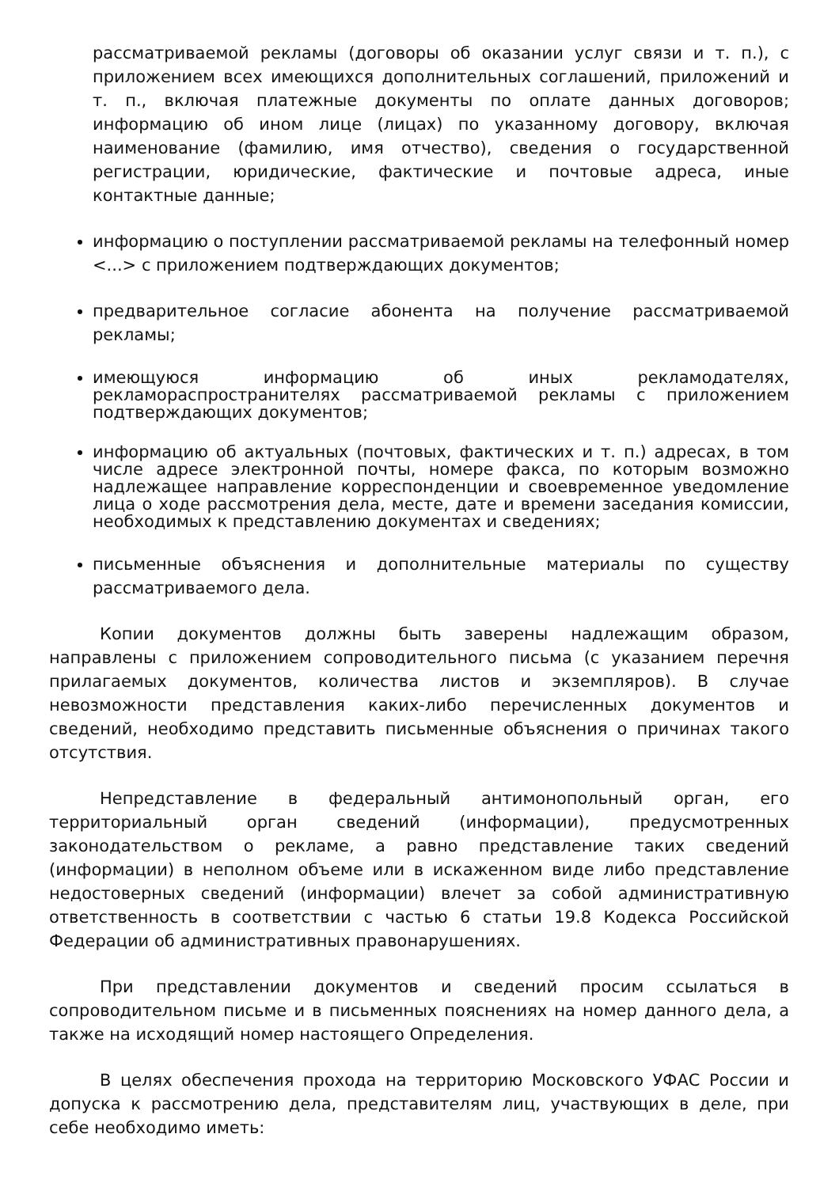рассматриваемой рекламы (договоры об оказании услуг связи и т. п.), с приложением всех имеющихся дополнительных соглашений, приложений и т. п., включая платежные документы по оплате данных договоров; информацию об ином лице (лицах) по указанному договору, включая наименование (фамилию, имя отчество), сведения о государственной регистрации, юридические, фактические и почтовые адреса, иные контактные данные;
информацию о поступлении рассматриваемой рекламы на телефонный номер <...> с приложением подтверждающих документов;
предварительное согласие абонента на получение рассматриваемой рекламы;
имеющуюся информацию об иных рекламодателях, рекламораспространителях рассматриваемой рекламы с приложением подтверждающих документов;
информацию об актуальных (почтовых, фактических и т. п.) адресах, в том числе адресе электронной почты, номере факса, по которым возможно надлежащее направление корреспонденции и своевременное уведомление лица о ходе рассмотрения дела, месте, дате и времени заседания комиссии, необходимых к представлению документах и сведениях;
письменные объяснения и дополнительные материалы по существу рассматриваемого дела.
Копии документов должны быть заверены надлежащим образом, направлены с приложением сопроводительного письма (с указанием перечня прилагаемых документов, количества листов и экземпляров). В случае невозможности представления каких-либо перечисленных документов и сведений, необходимо представить письменные объяснения о причинах такого отсутствия.
Непредставление в федеральный антимонопольный орган, его территориальный орган сведений (информации), предусмотренных законодательством о рекламе, а равно представление таких сведений (информации) в неполном объеме или в искаженном виде либо представление недостоверных сведений (информации) влечет за собой административную ответственность в соответствии с частью 6 статьи 19.8 Кодекса Российской Федерации об административных правонарушениях.
При представлении документов и сведений просим ссылаться в сопроводительном письме и в письменных пояснениях на номер данного дела, а также на исходящий номер настоящего Определения.
В целях обеспечения прохода на территорию Московского УФАС России и допуска к рассмотрению дела, представителям лиц, участвующих в деле, при себе необходимо иметь: